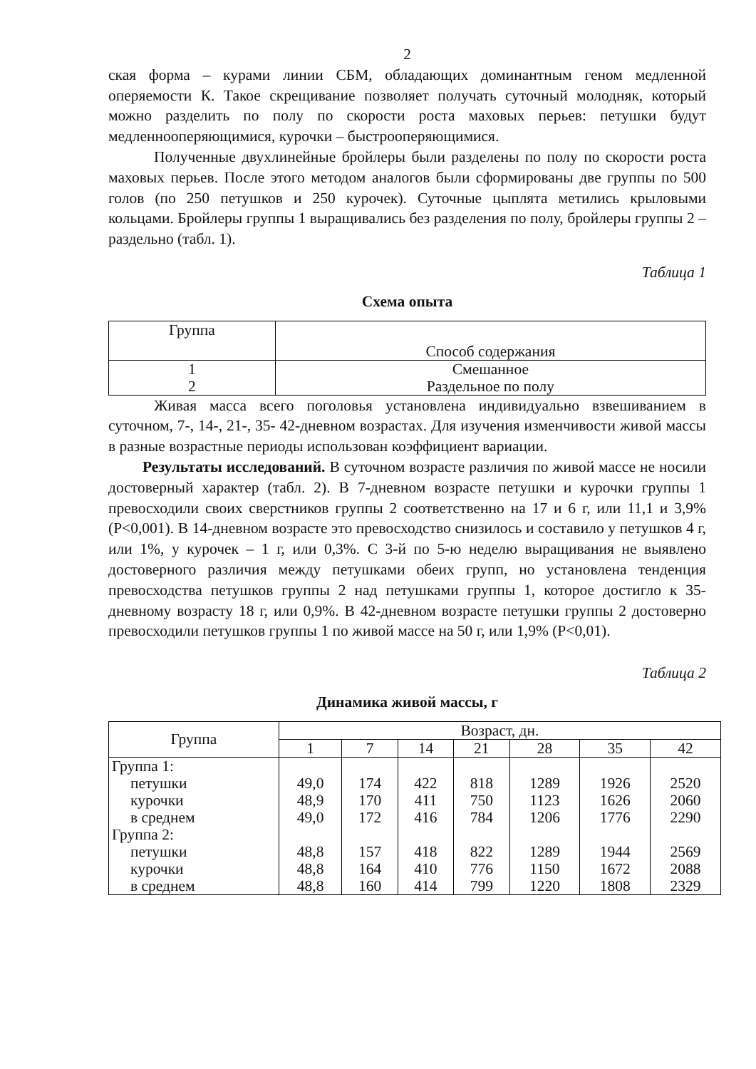2
ская форма – курами линии СБМ, обладающих доминантным геном медленной оперяемости К. Такое скрещивание позволяет получать суточный молодняк, который можно разделить по полу по скорости роста маховых перьев: петушки будут медленнооперяющимися, курочки – быстрооперяющимися.
Полученные двухлинейные бройлеры были разделены по полу по скорости роста маховых перьев. После этого методом аналогов были сформированы две группы по 500 голов (по 250 петушков и 250 курочек). Суточные цыплята метились крыловыми кольцами. Бройлеры группы 1 выращивались без разделения по полу, бройлеры группы 2 – раздельно (табл. 1).
Таблица 1
Схема опыта
| Группа | Способ содержания |
| --- | --- |
| 1 2 | Смешанное Раздельное по полу |
Живая масса всего поголовья установлена индивидуально взвешиванием в суточном, 7-, 14-, 21-, 35- 42-дневном возрастах. Для изучения изменчивости живой массы в разные возрастные периоды использован коэффициент вариации.
Результаты исследований. В суточном возрасте различия по живой массе не носили достоверный характер (табл. 2). В 7-дневном возрасте петушки и курочки группы 1 превосходили своих сверстников группы 2 соответственно на 17 и 6 г, или 11,1 и 3,9% (Р<0,001). В 14-дневном возрасте это превосходство снизилось и составило у петушков 4 г, или 1%, у курочек – 1 г, или 0,3%. С 3-й по 5-ю неделю выращивания не выявлено достоверного различия между петушками обеих групп, но установлена тенденция превосходства петушков группы 2 над петушками группы 1, которое достигло к 35-дневному возрасту 18 г, или 0,9%. В 42-дневном возрасте петушки группы 2 достоверно превосходили петушков группы 1 по живой массе на 50 г, или 1,9% (Р<0,01).
Таблица 2
Динамика живой массы, г
| Группа | Возраст, дн. | | | | | | |
| --- | --- | --- | --- | --- | --- | --- | --- |
| | 1 | 7 | 14 | 21 | 28 | 35 | 42 |
| Группа 1: | | | | | | | |
| петушки | 49,0 | 174 | 422 | 818 | 1289 | 1926 | 2520 |
| курочки | 48,9 | 170 | 411 | 750 | 1123 | 1626 | 2060 |
| в среднем | 49,0 | 172 | 416 | 784 | 1206 | 1776 | 2290 |
| Группа 2: | | | | | | | |
| петушки | 48,8 | 157 | 418 | 822 | 1289 | 1944 | 2569 |
| курочки | 48,8 | 164 | 410 | 776 | 1150 | 1672 | 2088 |
| в среднем | 48,8 | 160 | 414 | 799 | 1220 | 1808 | 2329 |